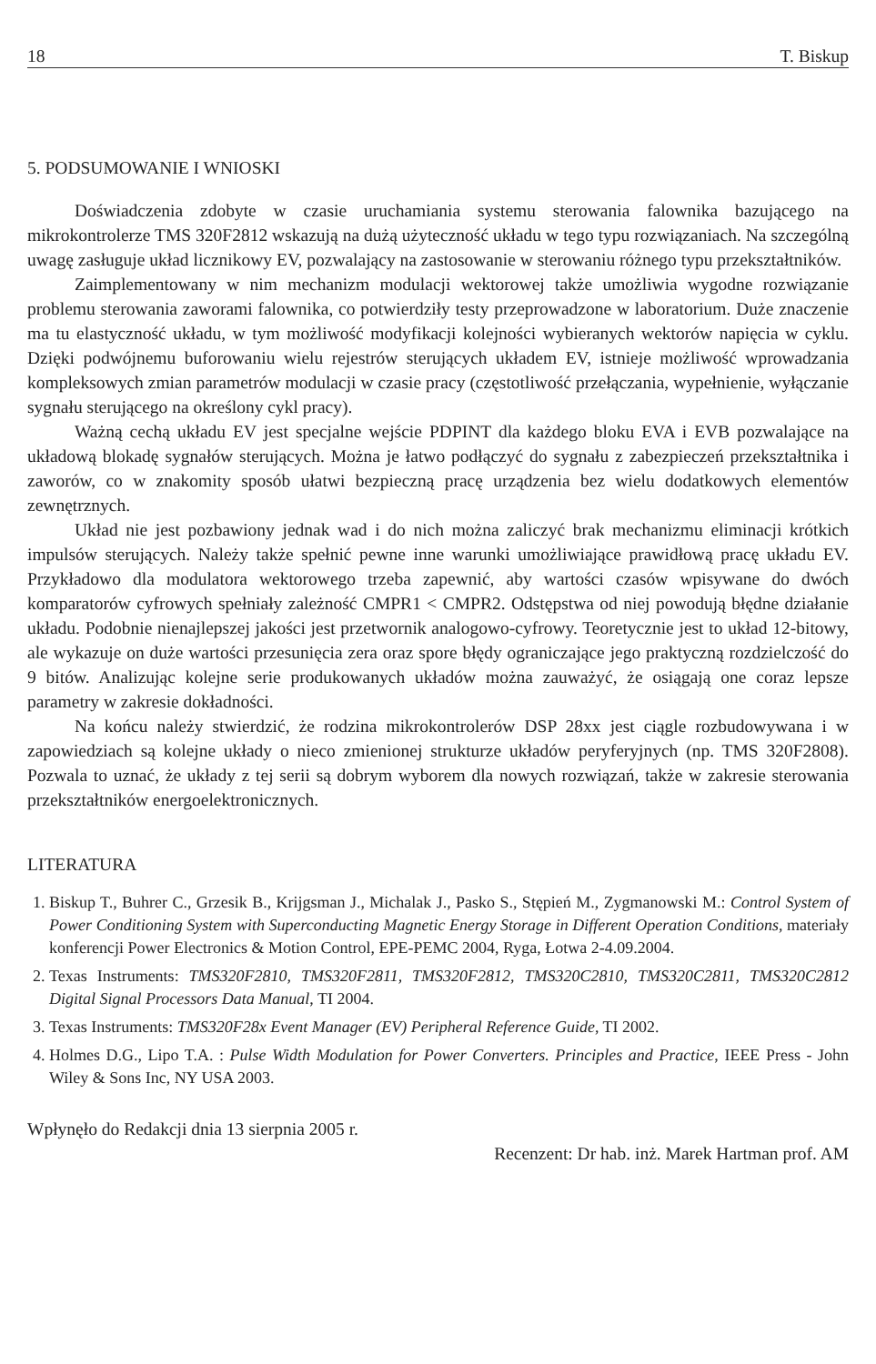18 T. Biskup
5. PODSUMOWANIE I WNIOSKI
Doświadczenia zdobyte w czasie uruchamiania systemu sterowania falownika bazującego na mikrokontrolerze TMS 320F2812 wskazują na dużą użyteczność układu w tego typu rozwiązaniach. Na szczególną uwagę zasługuje układ licznikowy EV, pozwalający na zastosowanie w sterowaniu różnego typu przekształtników.
Zaimplementowany w nim mechanizm modulacji wektorowej także umożliwia wygodne rozwiązanie problemu sterowania zaworami falownika, co potwierdziły testy przeprowadzone w laboratorium. Duże znaczenie ma tu elastyczność układu, w tym możliwość modyfikacji kolejności wybieranych wektorów napięcia w cyklu. Dzięki podwójnemu buforowaniu wielu rejestrów sterujących układem EV, istnieje możliwość wprowadzania kompleksowych zmian parametrów modulacji w czasie pracy (częstotliwość przełączania, wypełnienie, wyłączanie sygnału sterującego na określony cykl pracy).
Ważną cechą układu EV jest specjalne wejście PDPINT dla każdego bloku EVA i EVB pozwalające na układową blokadę sygnałów sterujących. Można je łatwo podłączyć do sygnału z zabezpieczeń przekształtnika i zaworów, co w znakomity sposób ułatwi bezpieczną pracę urządzenia bez wielu dodatkowych elementów zewnętrznych.
Układ nie jest pozbawiony jednak wad i do nich można zaliczyć brak mechanizmu eliminacji krótkich impulsów sterujących. Należy także spełnić pewne inne warunki umożliwiające prawidłową pracę układu EV. Przykładowo dla modulatora wektorowego trzeba zapewnić, aby wartości czasów wpisywane do dwóch komparatorów cyfrowych spełniały zależność CMPR1 < CMPR2. Odstępstwa od niej powodują błędne działanie układu. Podobnie nienajlepszej jakości jest przetwornik analogowo-cyfrowy. Teoretycznie jest to układ 12-bitowy, ale wykazuje on duże wartości przesunięcia zera oraz spore błędy ograniczające jego praktyczną rozdzielczość do 9 bitów. Analizując kolejne serie produkowanych układów można zauważyć, że osiągają one coraz lepsze parametry w zakresie dokładności.
Na końcu należy stwierdzić, że rodzina mikrokontrolerów DSP 28xx jest ciągle rozbudowywana i w zapowiedziach są kolejne układy o nieco zmienionej strukturze układów peryferyjnych (np. TMS 320F2808). Pozwala to uznać, że układy z tej serii są dobrym wyborem dla nowych rozwiązań, także w zakresie sterowania przekształtników energoelektronicznych.
LITERATURA
1. Biskup T., Buhrer C., Grzesik B., Krijgsman J., Michalak J., Pasko S., Stępień M., Zygmanowski M.: Control System of Power Conditioning System with Superconducting Magnetic Energy Storage in Different Operation Conditions, materiały konferencji Power Electronics & Motion Control, EPE-PEMC 2004, Ryga, Łotwa 2-4.09.2004.
2. Texas Instruments: TMS320F2810, TMS320F2811, TMS320F2812, TMS320C2810, TMS320C2811, TMS320C2812 Digital Signal Processors Data Manual, TI 2004.
3. Texas Instruments: TMS320F28x Event Manager (EV) Peripheral Reference Guide, TI 2002.
4. Holmes D.G., Lipo T.A. : Pulse Width Modulation for Power Converters. Principles and Practice, IEEE Press - John Wiley & Sons Inc, NY USA 2003.
Wpłynęło do Redakcji dnia 13 sierpnia 2005 r.
Recenzent: Dr hab. inż. Marek Hartman prof. AM